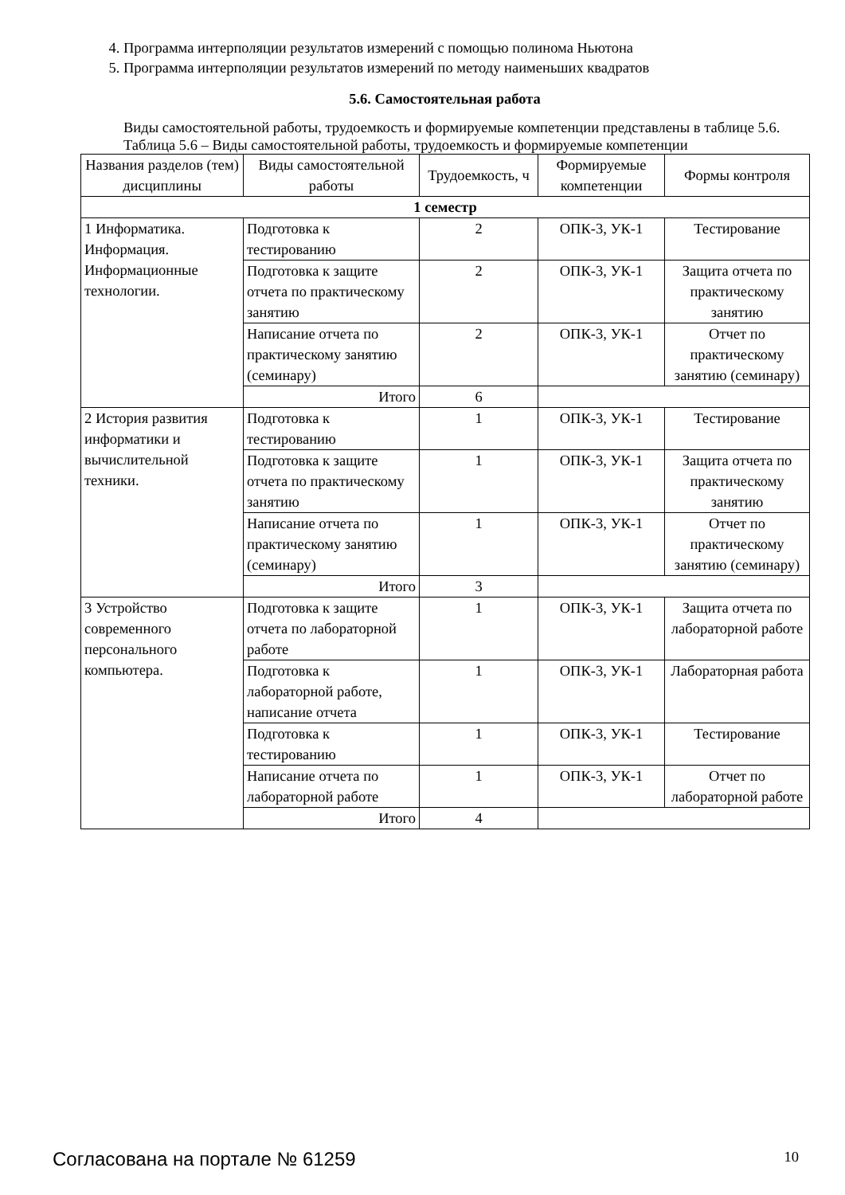4. Программа интерполяции результатов измерений с помощью полинома Ньютона
5. Программа интерполяции результатов измерений по методу наименьших квадратов
5.6. Самостоятельная работа
Виды самостоятельной работы, трудоемкость и формируемые компетенции представлены в таблице 5.6.
Таблица 5.6 – Виды самостоятельной работы, трудоемкость и формируемые компетенции
| Названия разделов (тем) дисциплины | Виды самостоятельной работы | Трудоемкость, ч | Формируемые компетенции | Формы контроля |
| --- | --- | --- | --- | --- |
| 1 семестр | | | | |
| 1 Информатика. Информация. Информационные технологии. | Подготовка к тестированию | 2 | ОПК-3, УК-1 | Тестирование |
| | Подготовка к защите отчета по практическому занятию | 2 | ОПК-3, УК-1 | Защита отчета по практическому занятию |
| | Написание отчета по практическому занятию (семинару) | 2 | ОПК-3, УК-1 | Отчет по практическому занятию (семинару) |
| | Итого | 6 | | |
| 2 История развития информатики и вычислительной техники. | Подготовка к тестированию | 1 | ОПК-3, УК-1 | Тестирование |
| | Подготовка к защите отчета по практическому занятию | 1 | ОПК-3, УК-1 | Защита отчета по практическому занятию |
| | Написание отчета по практическому занятию (семинару) | 1 | ОПК-3, УК-1 | Отчет по практическому занятию (семинару) |
| | Итого | 3 | | |
| 3 Устройство современного персонального компьютера. | Подготовка к защите отчета по лабораторной работе | 1 | ОПК-3, УК-1 | Защита отчета по лабораторной работе |
| | Подготовка к лабораторной работе, написание отчета | 1 | ОПК-3, УК-1 | Лабораторная работа |
| | Подготовка к тестированию | 1 | ОПК-3, УК-1 | Тестирование |
| | Написание отчета по лабораторной работе | 1 | ОПК-3, УК-1 | Отчет по лабораторной работе |
| | Итого | 4 | | |
Согласована на портале № 61259 10